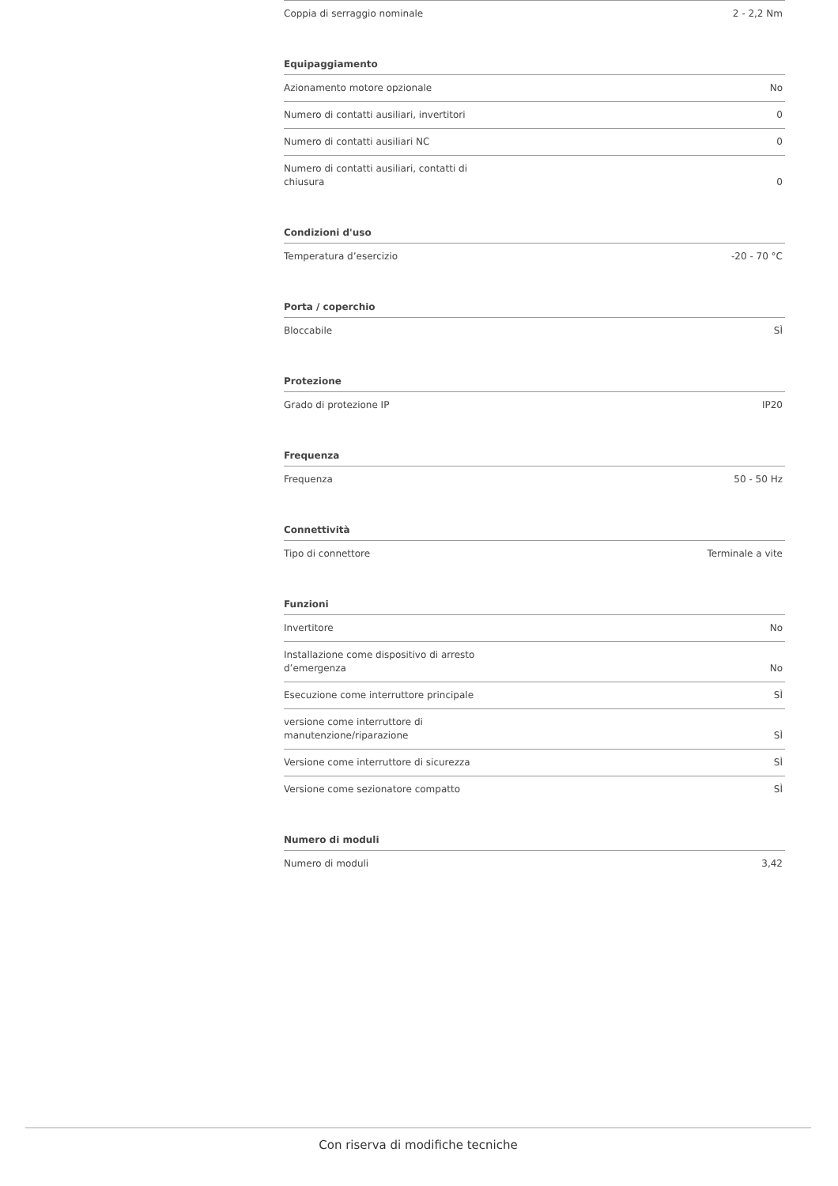| Coppia di serraggio nominale | 2 - 2,2 Nm |
| Equipaggiamento | |
| Azionamento motore opzionale | No |
| Numero di contatti ausiliari, invertitori | 0 |
| Numero di contatti ausiliari NC | 0 |
| Numero di contatti ausiliari, contatti di chiusura | 0 |
| Condizioni d'uso | |
| Temperatura d’esercizio | -20 - 70 °C |
| Porta / coperchio | |
| Bloccabile | SÌ |
| Protezione | |
| Grado di protezione IP | IP20 |
| Frequenza | |
| Frequenza | 50 - 50 Hz |
| Connettività | |
| Tipo di connettore | Terminale a vite |
| Funzioni | |
| Invertitore | No |
| Installazione come dispositivo di arresto d’emergenza | No |
| Esecuzione come interruttore principale | SÌ |
| versione come interruttore di manutenzione/riparazione | SÌ |
| Versione come interruttore di sicurezza | SÌ |
| Versione come sezionatore compatto | SÌ |
| Numero di moduli | |
| Numero di moduli | 3,42 |
Con riserva di modifiche tecniche